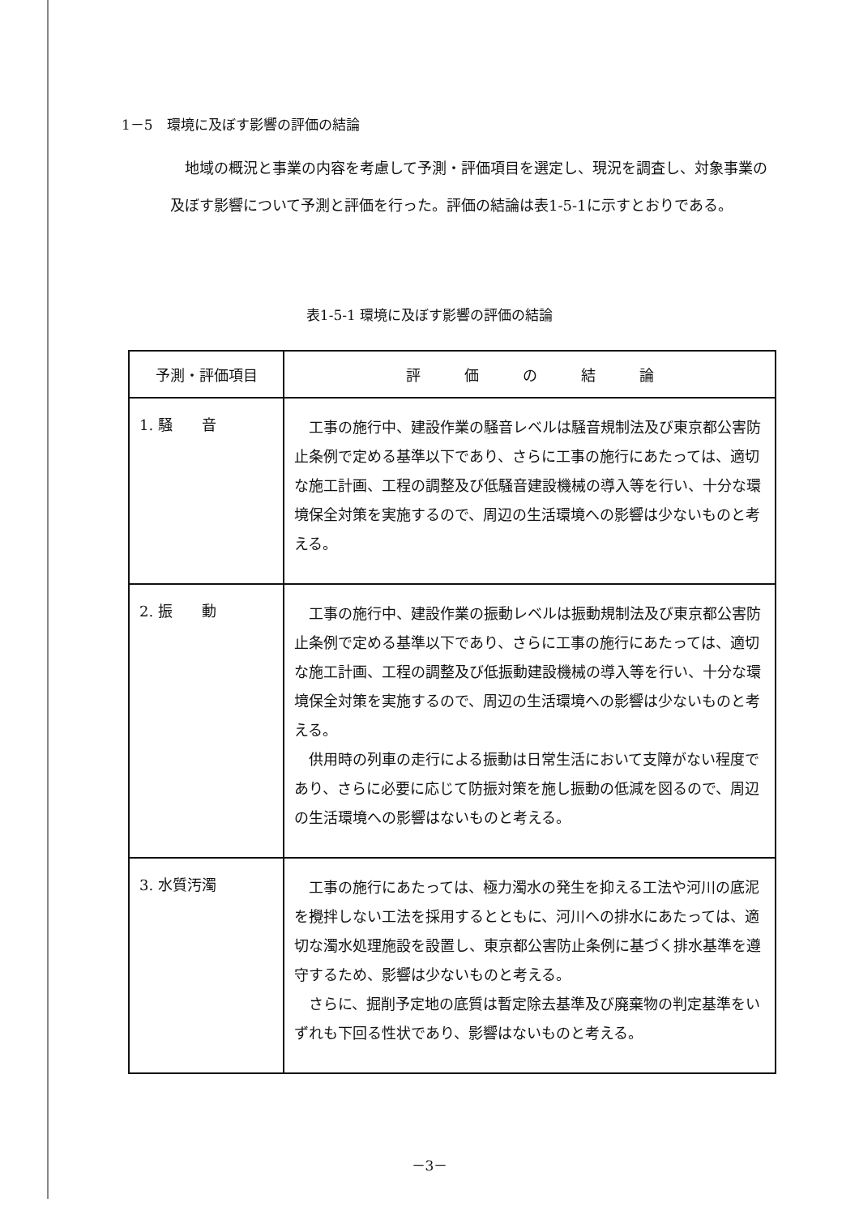1－5　環境に及ぼす影響の評価の結論
地域の概況と事業の内容を考慮して予測・評価項目を選定し、現況を調査し、対象事業の及ぼす影響について予測と評価を行った。評価の結論は表1-5-1に示すとおりである。
表1-5-1 環境に及ぼす影響の評価の結論
| 予測・評価項目 | 評 価 の 結 論 |
| --- | --- |
| 1. 騒 音 | 工事の施行中、建設作業の騒音レベルは騒音規制法及び東京都公害防止条例で定める基準以下であり、さらに工事の施行にあたっては、適切な施工計画、工程の調整及び低騒音建設機械の導入等を行い、十分な環境保全対策を実施するので、周辺の生活環境への影響は少ないものと考える。 |
| 2. 振 動 | 工事の施行中、建設作業の振動レベルは振動規制法及び東京都公害防止条例で定める基準以下であり、さらに工事の施行にあたっては、適切な施工計画、工程の調整及び低振動建設機械の導入等を行い、十分な環境保全対策を実施するので、周辺の生活環境への影響は少ないものと考える。 供用時の列車の走行による振動は日常生活において支障がない程度であり、さらに必要に応じて防振対策を施し振動の低減を図るので、周辺の生活環境への影響はないものと考える。 |
| 3. 水質汚濁 | 工事の施行にあたっては、極力濁水の発生を抑える工法や河川の底泥を攪拌しない工法を採用するとともに、河川への排水にあたっては、適切な濁水処理施設を設置し、東京都公害防止条例に基づく排水基準を遵守するため、影響は少ないものと考える。 さらに、掘削予定地の底質は暫定除去基準及び廃棄物の判定基準をいずれも下回る性状であり、影響はないものと考える。 |
－3－